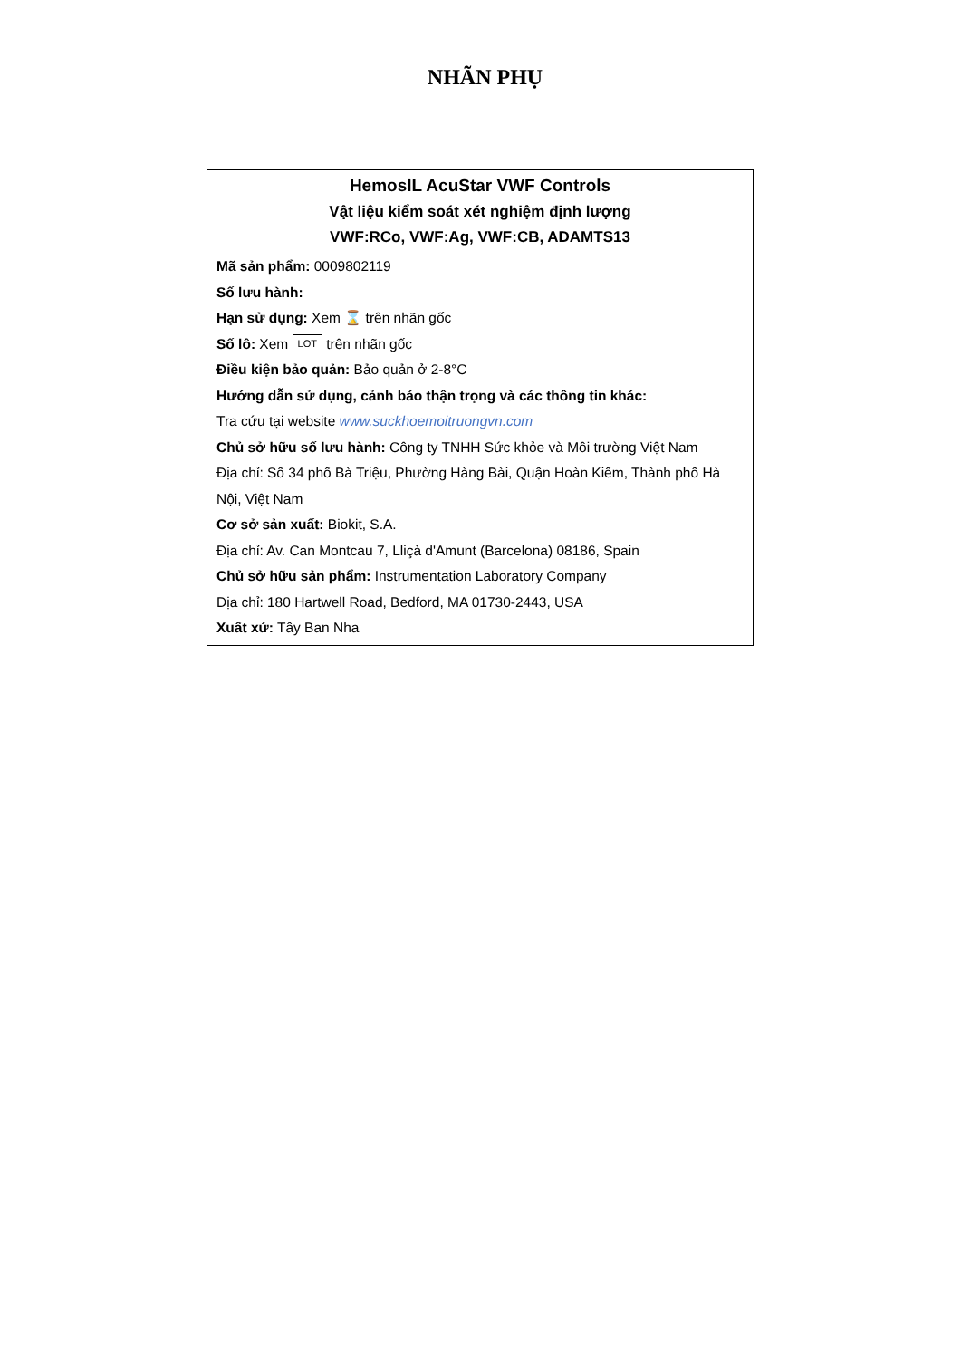NHÃN PHỤ
HemosIL AcuStar VWF Controls
Vật liệu kiểm soát xét nghiệm định lượng
VWF:RCo, VWF:Ag, VWF:CB, ADAMTS13
Mã sản phẩm: 0009802119
Số lưu hành:
Hạn sử dụng: Xem ⌛ trên nhãn gốc
Số lô: Xem LOT trên nhãn gốc
Điều kiện bảo quản: Bảo quản ở 2-8°C
Hướng dẫn sử dụng, cảnh báo thận trọng và các thông tin khác:
Tra cứu tại website www.suckhoemoitruongvn.com
Chủ sở hữu số lưu hành: Công ty TNHH Sức khỏe và Môi trường Việt Nam
Địa chỉ: Số 34 phố Bà Triệu, Phường Hàng Bài, Quận Hoàn Kiếm, Thành phố Hà Nội, Việt Nam
Cơ sở sản xuất: Biokit, S.A.
Địa chỉ: Av. Can Montcau 7, Lliçà d'Amunt (Barcelona) 08186, Spain
Chủ sở hữu sản phẩm: Instrumentation Laboratory Company
Địa chỉ: 180 Hartwell Road, Bedford, MA 01730-2443, USA
Xuất xứ: Tây Ban Nha